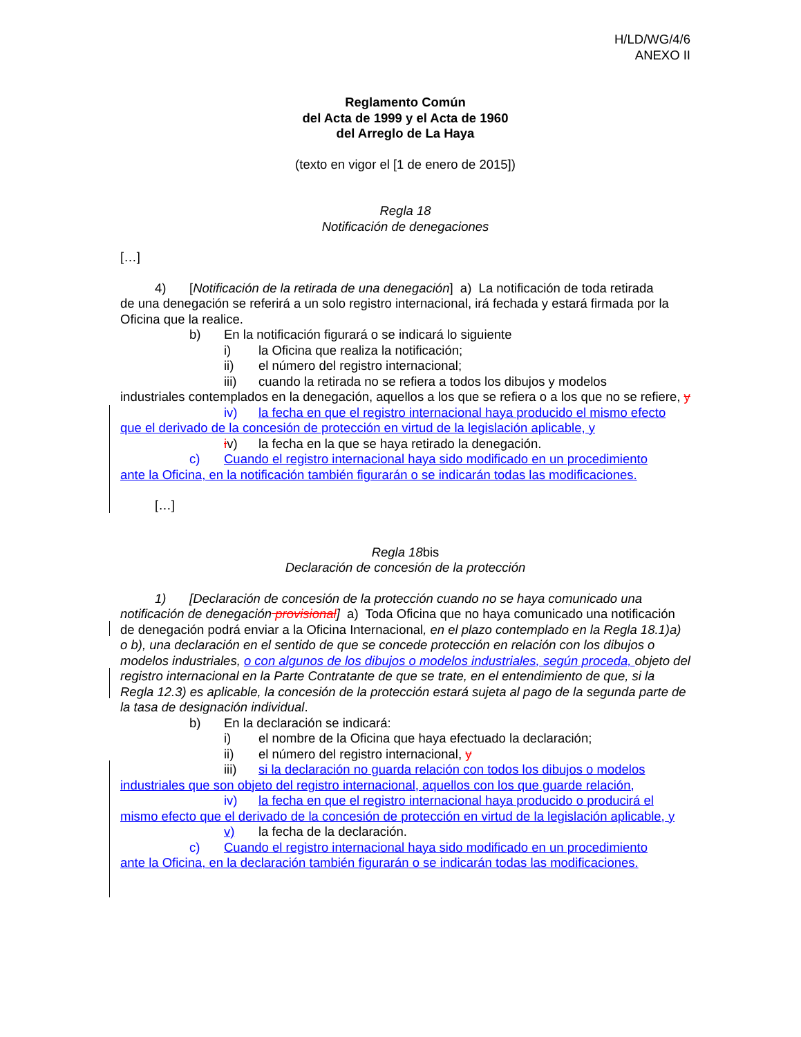H/LD/WG/4/6
ANEXO II
Reglamento Común
del Acta de 1999 y el Acta de 1960
del Arreglo de La Haya
(texto en vigor el [1 de enero de 2015])
Regla 18
Notificación de denegaciones
[…]
4) [Notificación de la retirada de una denegación] a) La notificación de toda retirada
de una denegación se referirá a un solo registro internacional, irá fechada y estará firmada por la Oficina que la realice.
b) En la notificación figurará o se indicará lo siguiente
i) la Oficina que realiza la notificación;
ii) el número del registro internacional;
iii) cuando la retirada no se refiera a todos los dibujos y modelos
industriales contemplados en la denegación, aquellos a los que se refiera o a los que no se refiere, y
iv) la fecha en que el registro internacional haya producido el mismo efecto
que el derivado de la concesión de protección en virtud de la legislación aplicable, y
iv) la fecha en la que se haya retirado la denegación.
c) Cuando el registro internacional haya sido modificado en un procedimiento
ante la Oficina, en la notificación también figurarán o se indicarán todas las modificaciones.
[…]
Regla 18bis
Declaración de concesión de la protección
1) [Declaración de concesión de la protección cuando no se haya comunicado una
notificación de denegación provisional] a) Toda Oficina que no haya comunicado una notificación de denegación podrá enviar a la Oficina Internacional, en el plazo contemplado en la Regla 18.1)a) o b), una declaración en el sentido de que se concede protección en relación con los dibujos o modelos industriales, o con algunos de los dibujos o modelos industriales, según proceda, objeto del registro internacional en la Parte Contratante de que se trate, en el entendimiento de que, si la Regla 12.3) es aplicable, la concesión de la protección estará sujeta al pago de la segunda parte de la tasa de designación individual.
b) En la declaración se indicará:
i) el nombre de la Oficina que haya efectuado la declaración;
ii) el número del registro internacional, y
iii) si la declaración no guarda relación con todos los dibujos o modelos
industriales que son objeto del registro internacional, aquellos con los que guarde relación,
iv) la fecha en que el registro internacional haya producido o producirá el
mismo efecto que el derivado de la concesión de protección en virtud de la legislación aplicable, y
v) la fecha de la declaración.
c) Cuando el registro internacional haya sido modificado en un procedimiento
ante la Oficina, en la declaración también figurarán o se indicarán todas las modificaciones.